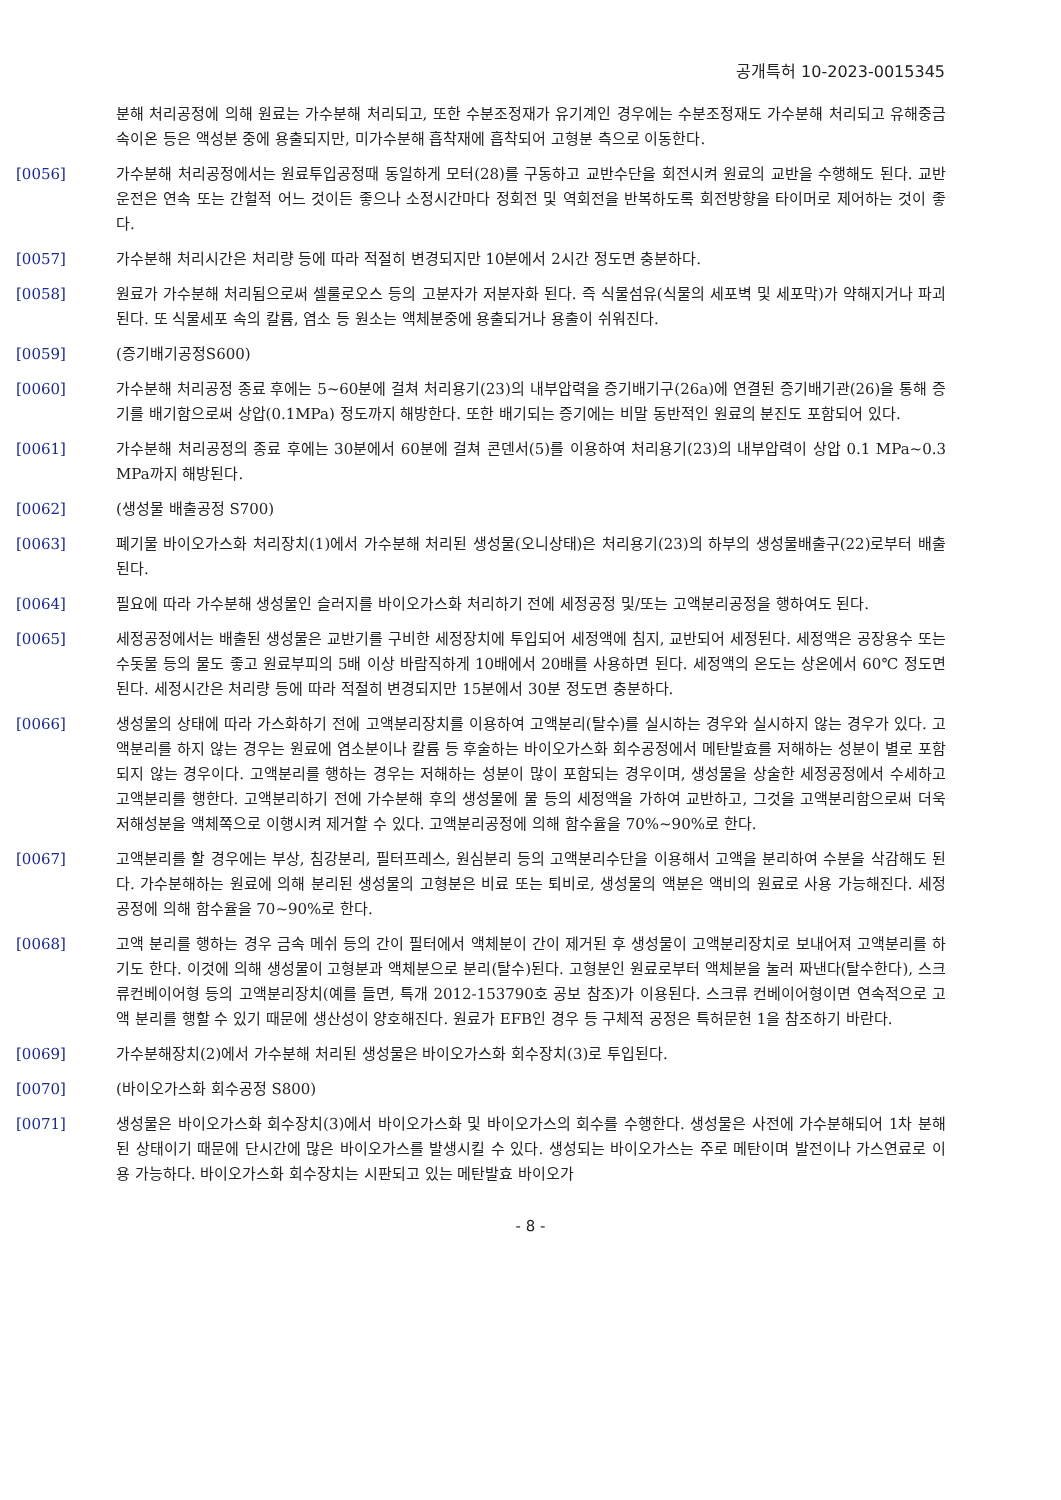공개특허 10-2023-0015345
분해 처리공정에 의해 원료는 가수분해 처리되고, 또한 수분조정재가 유기계인 경우에는 수분조정재도 가수분해 처리되고 유해중금속이온 등은 액성분 중에 용출되지만, 미가수분해 흡착재에 흡착되어 고형분 측으로 이동한다.
[0056] 가수분해 처리공정에서는 원료투입공정때 동일하게 모터(28)를 구동하고 교반수단을 회전시켜 원료의 교반을 수행해도 된다. 교반운전은 연속 또는 간헐적 어느 것이든 좋으나 소정시간마다 정회전 및 역회전을 반복하도록 회전방향을 타이머로 제어하는 것이 좋다.
[0057] 가수분해 처리시간은 처리량 등에 따라 적절히 변경되지만 10분에서 2시간 정도면 충분하다.
[0058] 원료가 가수분해 처리됨으로써 셀룰로오스 등의 고분자가 저분자화 된다. 즉 식물섬유(식물의 세포벽 및 세포막)가 약해지거나 파괴된다. 또 식물세포 속의 칼륨, 염소 등 원소는 액체분중에 용출되거나 용출이 쉬워진다.
[0059] (증기배기공정S600)
[0060] 가수분해 처리공정 종료 후에는 5~60분에 걸쳐 처리용기(23)의 내부압력을 증기배기구(26a)에 연결된 증기배기관(26)을 통해 증기를 배기함으로써 상압(0.1MPa) 정도까지 해방한다. 또한 배기되는 증기에는 비말 동반적인 원료의 분진도 포함되어 있다.
[0061] 가수분해 처리공정의 종료 후에는 30분에서 60분에 걸쳐 콘덴서(5)를 이용하여 처리용기(23)의 내부압력이 상압 0.1 MPa~0.3 MPa까지 해방된다.
[0062] (생성물 배출공정 S700)
[0063] 폐기물 바이오가스화 처리장치(1)에서 가수분해 처리된 생성물(오니상태)은 처리용기(23)의 하부의 생성물배출구(22)로부터 배출된다.
[0064] 필요에 따라 가수분해 생성물인 슬러지를 바이오가스화 처리하기 전에 세정공정 및/또는 고액분리공정을 행하여도 된다.
[0065] 세정공정에서는 배출된 생성물은 교반기를 구비한 세정장치에 투입되어 세정액에 침지, 교반되어 세정된다. 세정액은 공장용수 또는 수돗물 등의 물도 좋고 원료부피의 5배 이상 바람직하게 10배에서 20배를 사용하면 된다. 세정액의 온도는 상온에서 60℃ 정도면 된다. 세정시간은 처리량 등에 따라 적절히 변경되지만 15분에서 30분 정도면 충분하다.
[0066] 생성물의 상태에 따라 가스화하기 전에 고액분리장치를 이용하여 고액분리(탈수)를 실시하는 경우와 실시하지 않는 경우가 있다. 고액분리를 하지 않는 경우는 원료에 염소분이나 칼륨 등 후술하는 바이오가스화 회수공정에서 메탄발효를 저해하는 성분이 별로 포함되지 않는 경우이다. 고액분리를 행하는 경우는 저해하는 성분이 많이 포함되는 경우이며, 생성물을 상술한 세정공정에서 수세하고 고액분리를 행한다. 고액분리하기 전에 가수분해 후의 생성물에 물 등의 세정액을 가하여 교반하고, 그것을 고액분리함으로써 더욱 저해성분을 액체쪽으로 이행시켜 제거할 수 있다. 고액분리공정에 의해 함수율을 70%~90%로 한다.
[0067] 고액분리를 할 경우에는 부상, 침강분리, 필터프레스, 원심분리 등의 고액분리수단을 이용해서 고액을 분리하여 수분을 삭감해도 된다. 가수분해하는 원료에 의해 분리된 생성물의 고형분은 비료 또는 퇴비로, 생성물의 액분은 액비의 원료로 사용 가능해진다. 세정공정에 의해 함수율을 70~90%로 한다.
[0068] 고액 분리를 행하는 경우 금속 메쉬 등의 간이 필터에서 액체분이 간이 제거된 후 생성물이 고액분리장치로 보내어져 고액분리를 하기도 한다. 이것에 의해 생성물이 고형분과 액체분으로 분리(탈수)된다. 고형분인 원료로부터 액체분을 눌러 짜낸다(탈수한다), 스크류컨베이어형 등의 고액분리장치(예를 들면, 특개 2012-153790호 공보 참조)가 이용된다. 스크류 컨베이어형이면 연속적으로 고액 분리를 행할 수 있기 때문에 생산성이 양호해진다. 원료가 EFB인 경우 등 구체적 공정은 특허문헌 1을 참조하기 바란다.
[0069] 가수분해장치(2)에서 가수분해 처리된 생성물은 바이오가스화 회수장치(3)로 투입된다.
[0070] (바이오가스화 회수공정 S800)
[0071] 생성물은 바이오가스화 회수장치(3)에서 바이오가스화 및 바이오가스의 회수를 수행한다. 생성물은 사전에 가수분해되어 1차 분해된 상태이기 때문에 단시간에 많은 바이오가스를 발생시킬 수 있다. 생성되는 바이오가스는 주로 메탄이며 발전이나 가스연료로 이용 가능하다. 바이오가스화 회수장치는 시판되고 있는 메탄발효 바이오가
- 8 -